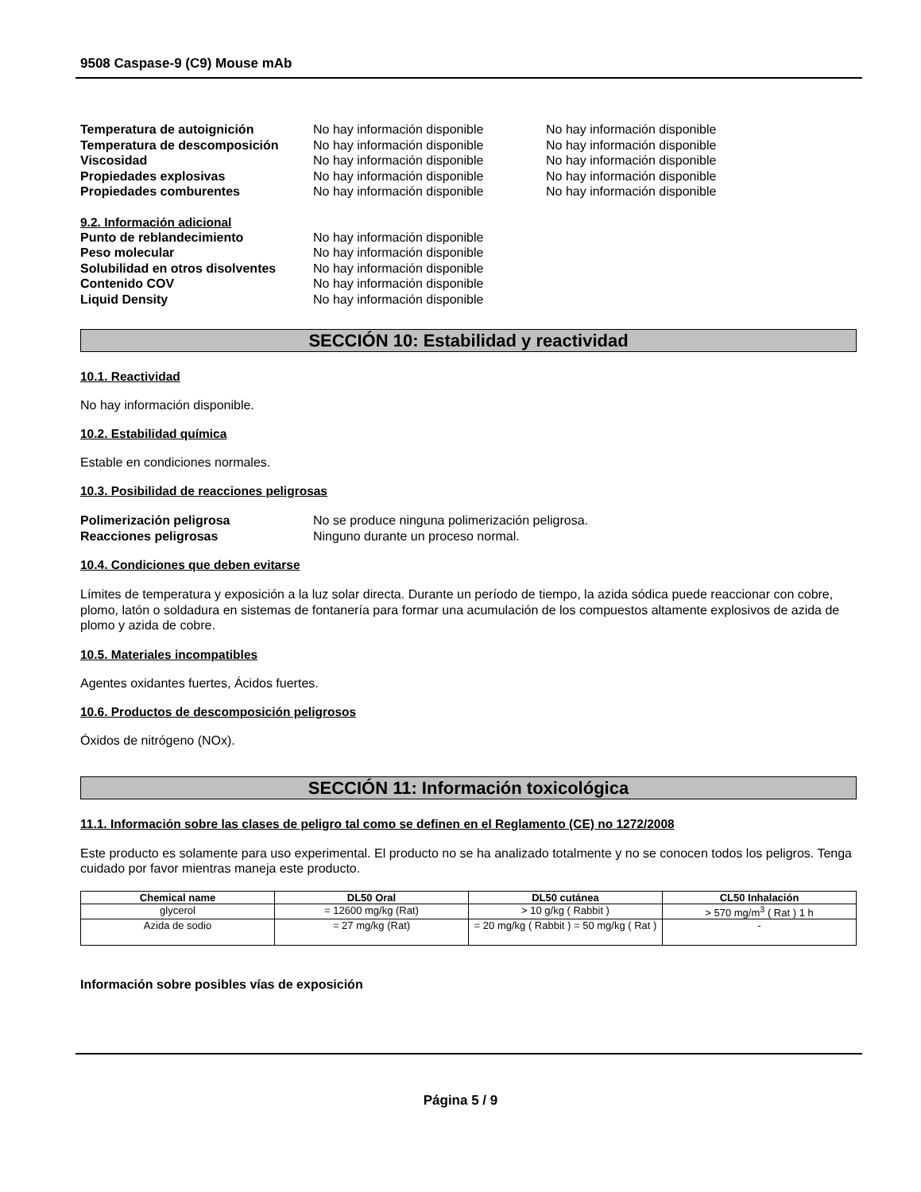9508 Caspase-9 (C9) Mouse mAb
Temperatura de autoignición No hay información disponible No hay información disponible Temperatura de descomposición No hay información disponible No hay información disponible Viscosidad No hay información disponible No hay información disponible Propiedades explosivas No hay información disponible No hay información disponible Propiedades comburentes No hay información disponible No hay información disponible
9.2. Información adicional
Punto de reblandecimiento No hay información disponible Peso molecular No hay información disponible Solubilidad en otros disolventes No hay información disponible Contenido COV No hay información disponible Liquid Density No hay información disponible
SECCIÓN 10: Estabilidad y reactividad
10.1. Reactividad
No hay información disponible.
10.2. Estabilidad química
Estable en condiciones normales.
10.3. Posibilidad de reacciones peligrosas
Polimerización peligrosa No se produce ninguna polimerización peligrosa. Reacciones peligrosas Ninguno durante un proceso normal.
10.4. Condiciones que deben evitarse
Límites de temperatura y exposición a la luz solar directa. Durante un período de tiempo, la azida sódica puede reaccionar con cobre, plomo, latón o soldadura en sistemas de fontanería para formar una acumulación de los compuestos altamente explosivos de azida de plomo y azida de cobre.
10.5. Materiales incompatibles
Agentes oxidantes fuertes, Ácidos fuertes.
10.6. Productos de descomposición peligrosos
Óxidos de nitrógeno (NOx).
SECCIÓN 11: Información toxicológica
11.1. Información sobre las clases de peligro tal como se definen en el Reglamento (CE) no 1272/2008
Este producto es solamente para uso experimental. El producto no se ha analizado totalmente y no se conocen todos los peligros. Tenga cuidado por favor mientras maneja este producto.
| Chemical name | DL50 Oral | DL50 cutánea | CL50 Inhalación |
| --- | --- | --- | --- |
| glycerol | = 12600 mg/kg (Rat) | > 10 g/kg ( Rabbit ) | > 570 mg/m<sup>3</sup> ( Rat ) 1 h |
| Azida de sodio | = 27 mg/kg (Rat) | = 20 mg/kg ( Rabbit ) = 50 mg/kg ( Rat ) | - |
Información sobre posibles vías de exposición
Página 5 / 9